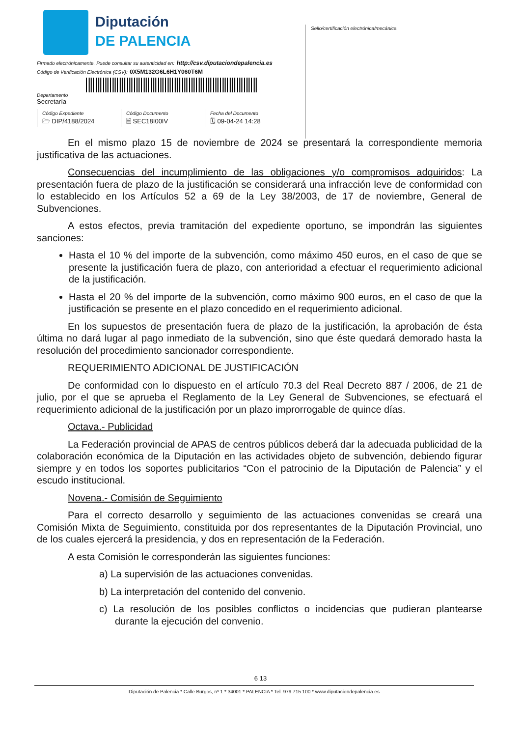Diputación
DE PALENCIA
Firmado electrónicamente. Puede consultar su autenticidad en: http://csv.diputaciondepalencia.es
Código de Verificación Electrónica (CSV): 0X5M132G6L6H1Y060T6M
Departamento
Secretaría
Código Expediente
🗁 DIP/4188/2024
Código Documento
🗎 SEC18I00IV
Fecha del Documento
🗓 09-04-24 14:28
Sello/certificación electrónica/mecánica
En el mismo plazo 15 de noviembre de 2024 se presentará la correspondiente memoria justificativa de las actuaciones.
Consecuencias del incumplimiento de las obligaciones y/o compromisos adquiridos: La presentación fuera de plazo de la justificación se considerará una infracción leve de conformidad con lo establecido en los Artículos 52 a 69 de la Ley 38/2003, de 17 de noviembre, General de Subvenciones.
A estos efectos, previa tramitación del expediente oportuno, se impondrán las siguientes sanciones:
Hasta el 10 % del importe de la subvención, como máximo 450 euros, en el caso de que se presente la justificación fuera de plazo, con anterioridad a efectuar el requerimiento adicional de la justificación.
Hasta el 20 % del importe de la subvención, como máximo 900 euros, en el caso de que la justificación se presente en el plazo concedido en el requerimiento adicional.
En los supuestos de presentación fuera de plazo de la justificación, la aprobación de ésta última no dará lugar al pago inmediato de la subvención, sino que éste quedará demorado hasta la resolución del procedimiento sancionador correspondiente.
REQUERIMIENTO ADICIONAL DE JUSTIFICACIÓN
De conformidad con lo dispuesto en el artículo 70.3 del Real Decreto 887 / 2006, de 21 de julio, por el que se aprueba el Reglamento de la Ley General de Subvenciones, se efectuará el requerimiento adicional de la justificación por un plazo improrrogable de quince días.
Octava.- Publicidad
La Federación provincial de APAS de centros públicos deberá dar la adecuada publicidad de la colaboración económica de la Diputación en las actividades objeto de subvención, debiendo figurar siempre y en todos los soportes publicitarios “Con el patrocinio de la Diputación de Palencia” y el escudo institucional.
Novena.- Comisión de Seguimiento
Para el correcto desarrollo y seguimiento de las actuaciones convenidas se creará una Comisión Mixta de Seguimiento, constituida por dos representantes de la Diputación Provincial, uno de los cuales ejercerá la presidencia, y dos en representación de la Federación.
A esta Comisión le corresponderán las siguientes funciones:
a) La supervisión de las actuaciones convenidas.
b) La interpretación del contenido del convenio.
c) La resolución de los posibles conflictos o incidencias que pudieran plantearse durante la ejecución del convenio.
6 13
Diputación de Palencia * Calle Burgos, nº 1 * 34001 * PALENCIA * Tel. 979 715 100 * www.diputaciondepalencia.es